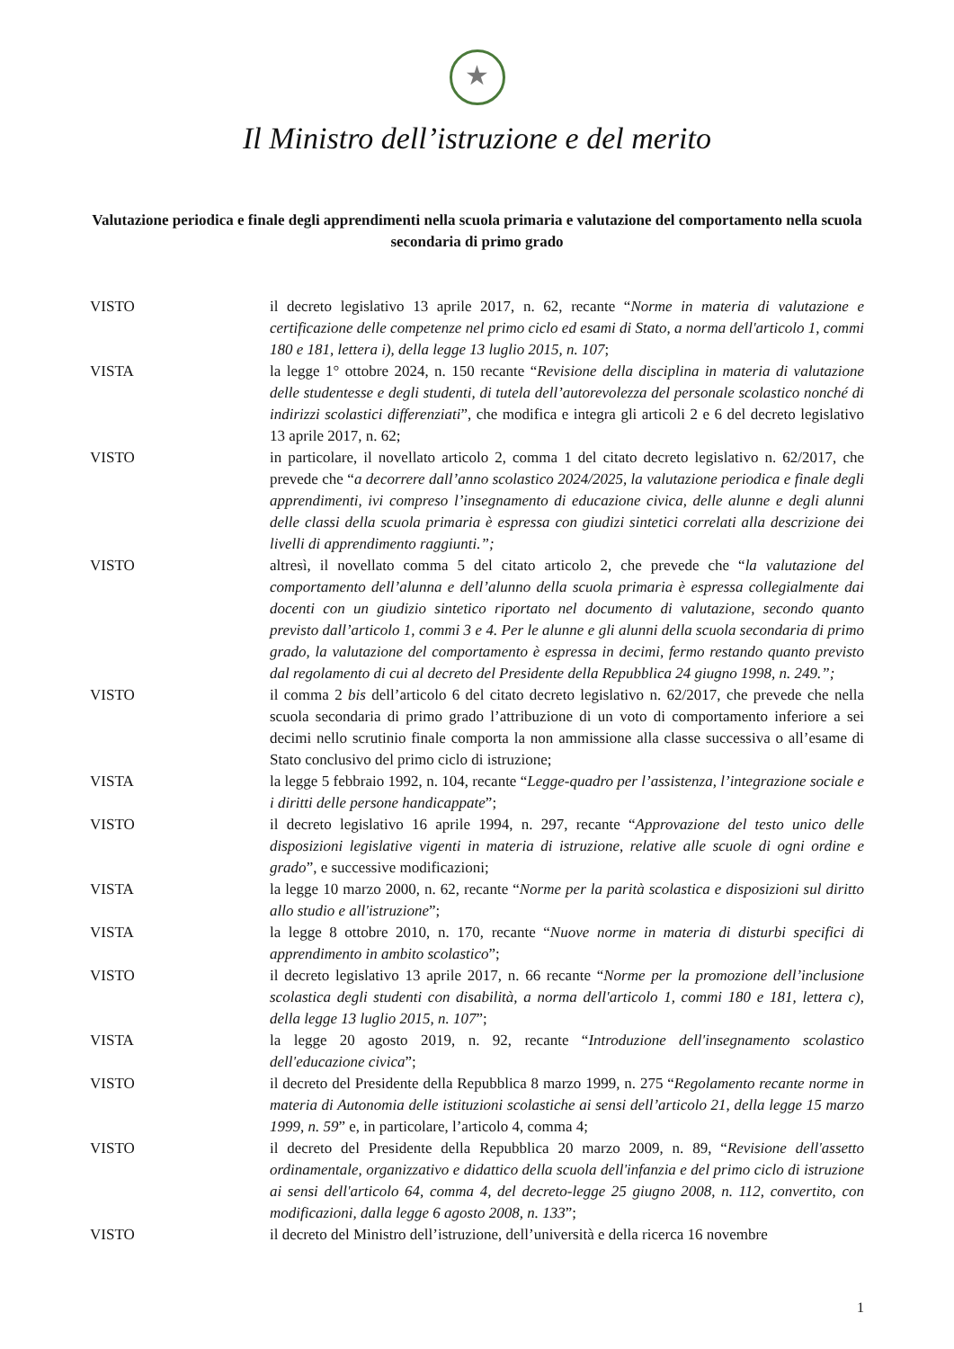★
Il Ministro dell’istruzione e del merito
Valutazione periodica e finale degli apprendimenti nella scuola primaria e valutazione del comportamento nella scuola secondaria di primo grado
VISTO il decreto legislativo 13 aprile 2017, n. 62, recante “Norme in materia di valutazione e certificazione delle competenze nel primo ciclo ed esami di Stato, a norma dell'articolo 1, commi 180 e 181, lettera i), della legge 13 luglio 2015, n. 107;
VISTA la legge 1° ottobre 2024, n. 150 recante “Revisione della disciplina in materia di valutazione delle studentesse e degli studenti, di tutela dell’autorevolezza del personale scolastico nonché di indirizzi scolastici differenziati”, che modifica e integra gli articoli 2 e 6 del decreto legislativo 13 aprile 2017, n. 62;
VISTO in particolare, il novellato articolo 2, comma 1 del citato decreto legislativo n. 62/2017, che prevede che “a decorrere dall’anno scolastico 2024/2025, la valutazione periodica e finale degli apprendimenti, ivi compreso l’insegnamento di educazione civica, delle alunne e degli alunni delle classi della scuola primaria è espressa con giudizi sintetici correlati alla descrizione dei livelli di apprendimento raggiunti.”;
VISTO altresì, il novellato comma 5 del citato articolo 2, che prevede che “la valutazione del comportamento dell’alunna e dell’alunno della scuola primaria è espressa collegialmente dai docenti con un giudizio sintetico riportato nel documento di valutazione, secondo quanto previsto dall’articolo 1, commi 3 e 4. Per le alunne e gli alunni della scuola secondaria di primo grado, la valutazione del comportamento è espressa in decimi, fermo restando quanto previsto dal regolamento di cui al decreto del Presidente della Repubblica 24 giugno 1998, n. 249.”;
VISTO il comma 2 bis dell’articolo 6 del citato decreto legislativo n. 62/2017, che prevede che nella scuola secondaria di primo grado l’attribuzione di un voto di comportamento inferiore a sei decimi nello scrutinio finale comporta la non ammissione alla classe successiva o all’esame di Stato conclusivo del primo ciclo di istruzione;
VISTA la legge 5 febbraio 1992, n. 104, recante “Legge-quadro per l’assistenza, l’integrazione sociale e i diritti delle persone handicappate”;
VISTO il decreto legislativo 16 aprile 1994, n. 297, recante “Approvazione del testo unico delle disposizioni legislative vigenti in materia di istruzione, relative alle scuole di ogni ordine e grado”, e successive modificazioni;
VISTA la legge 10 marzo 2000, n. 62, recante “Norme per la parità scolastica e disposizioni sul diritto allo studio e all'istruzione”;
VISTA la legge 8 ottobre 2010, n. 170, recante “Nuove norme in materia di disturbi specifici di apprendimento in ambito scolastico”;
VISTO il decreto legislativo 13 aprile 2017, n. 66 recante “Norme per la promozione dell’inclusione scolastica degli studenti con disabilità, a norma dell'articolo 1, commi 180 e 181, lettera c), della legge 13 luglio 2015, n. 107”;
VISTA la legge 20 agosto 2019, n. 92, recante “Introduzione dell'insegnamento scolastico dell'educazione civica”;
VISTO il decreto del Presidente della Repubblica 8 marzo 1999, n. 275 “Regolamento recante norme in materia di Autonomia delle istituzioni scolastiche ai sensi dell’articolo 21, della legge 15 marzo 1999, n. 59” e, in particolare, l’articolo 4, comma 4;
VISTO il decreto del Presidente della Repubblica 20 marzo 2009, n. 89, “Revisione dell'assetto ordinamentale, organizzativo e didattico della scuola dell'infanzia e del primo ciclo di istruzione ai sensi dell'articolo 64, comma 4, del decreto-legge 25 giugno 2008, n. 112, convertito, con modificazioni, dalla legge 6 agosto 2008, n. 133”;
VISTO il decreto del Ministro dell’istruzione, dell’università e della ricerca 16 novembre
1